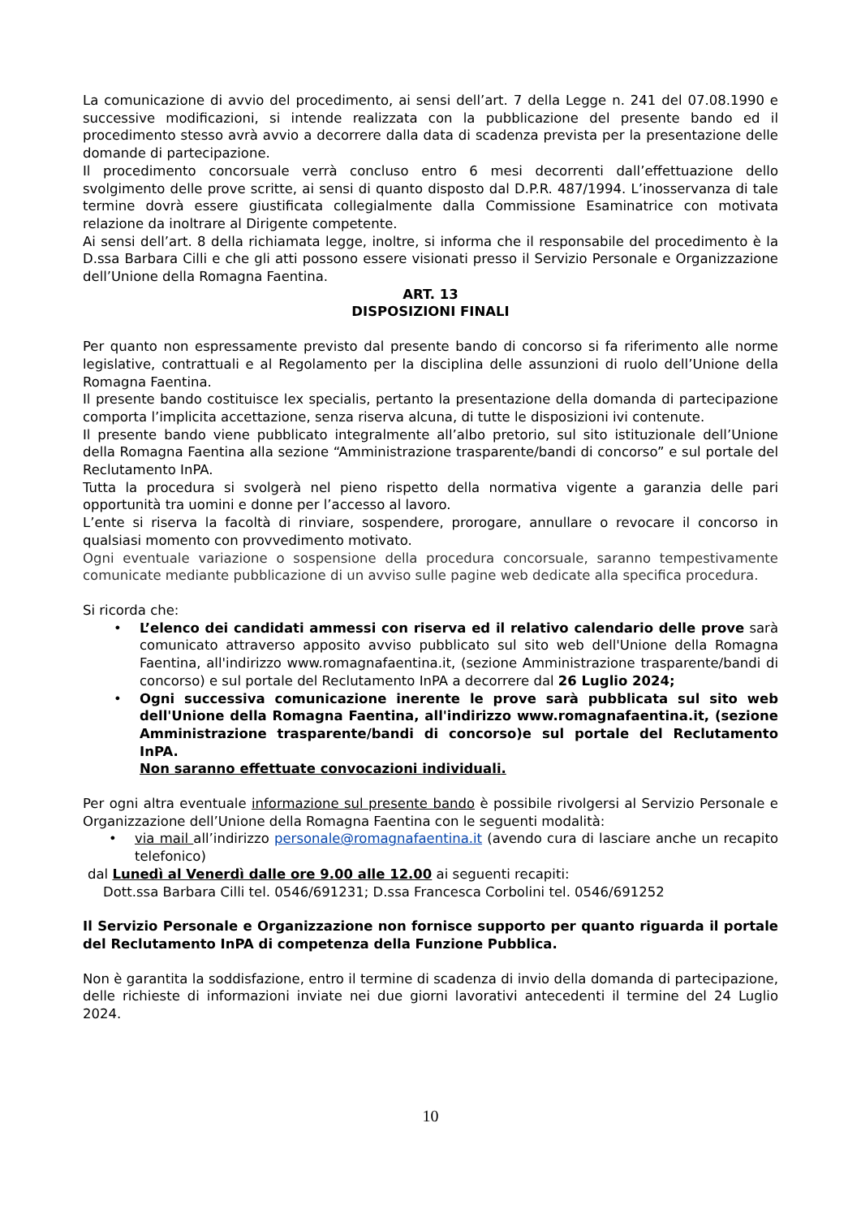La comunicazione di avvio del procedimento, ai sensi dell’art. 7 della Legge n. 241 del 07.08.1990 e successive modificazioni, si intende realizzata con la pubblicazione del presente bando ed il procedimento stesso avrà avvio a decorrere dalla data di scadenza prevista per la presentazione delle domande di partecipazione.
Il procedimento concorsuale verrà concluso entro 6 mesi decorrenti dall’effettuazione dello svolgimento delle prove scritte, ai sensi di quanto disposto dal D.P.R. 487/1994. L’inosservanza di tale termine dovrà essere giustificata collegialmente dalla Commissione Esaminatrice con motivata relazione da inoltrare al Dirigente competente.
Ai sensi dell’art. 8 della richiamata legge, inoltre, si informa che il responsabile del procedimento è la D.ssa Barbara Cilli e che gli atti possono essere visionati presso il Servizio Personale e Organizzazione dell’Unione della Romagna Faentina.
ART. 13
DISPOSIZIONI FINALI
Per quanto non espressamente previsto dal presente bando di concorso si fa riferimento alle norme legislative, contrattuali e al Regolamento per la disciplina delle assunzioni di ruolo dell’Unione della Romagna Faentina.
Il presente bando costituisce lex specialis, pertanto la presentazione della domanda di partecipazione comporta l’implicita accettazione, senza riserva alcuna, di tutte le disposizioni ivi contenute.
Il presente bando viene pubblicato integralmente all’albo pretorio, sul sito istituzionale dell’Unione della Romagna Faentina alla sezione “Amministrazione trasparente/bandi di concorso” e sul portale del Reclutamento InPA.
Tutta la procedura si svolgerà nel pieno rispetto della normativa vigente a garanzia delle pari opportunità tra uomini e donne per l’accesso al lavoro.
L’ente si riserva la facoltà di rinviare, sospendere, prorogare, annullare o revocare il concorso in qualsiasi momento con provvedimento motivato.
Ogni eventuale variazione o sospensione della procedura concorsuale, saranno tempestivamente comunicate mediante pubblicazione di un avviso sulle pagine web dedicate alla specifica procedura.
Si ricorda che:
• L’elenco dei candidati ammessi con riserva ed il relativo calendario delle prove sarà comunicato attraverso apposito avviso pubblicato sul sito web dell'Unione della Romagna Faentina, all'indirizzo www.romagnafaentina.it, (sezione Amministrazione trasparente/bandi di concorso) e sul portale del Reclutamento InPA a decorrere dal 26 Luglio 2024;
• Ogni successiva comunicazione inerente le prove sarà pubblicata sul sito web dell'Unione della Romagna Faentina, all'indirizzo www.romagnafaentina.it, (sezione Amministrazione trasparente/bandi di concorso)e sul portale del Reclutamento InPA.
Non saranno effettuate convocazioni individuali.
Per ogni altra eventuale informazione sul presente bando è possibile rivolgersi al Servizio Personale e Organizzazione dell’Unione della Romagna Faentina con le seguenti modalità:
• via mail all’indirizzo personale@romagnafaentina.it (avendo cura di lasciare anche un recapito telefonico)
dal Lunedì al Venerdì dalle ore 9.00 alle 12.00 ai seguenti recapiti:
Dott.ssa Barbara Cilli tel. 0546/691231; D.ssa Francesca Corbolini tel. 0546/691252
Il Servizio Personale e Organizzazione non fornisce supporto per quanto riguarda il portale del Reclutamento InPA di competenza della Funzione Pubblica.
Non è garantita la soddisfazione, entro il termine di scadenza di invio della domanda di partecipazione, delle richieste di informazioni inviate nei due giorni lavorativi antecedenti il termine del 24 Luglio 2024.
10